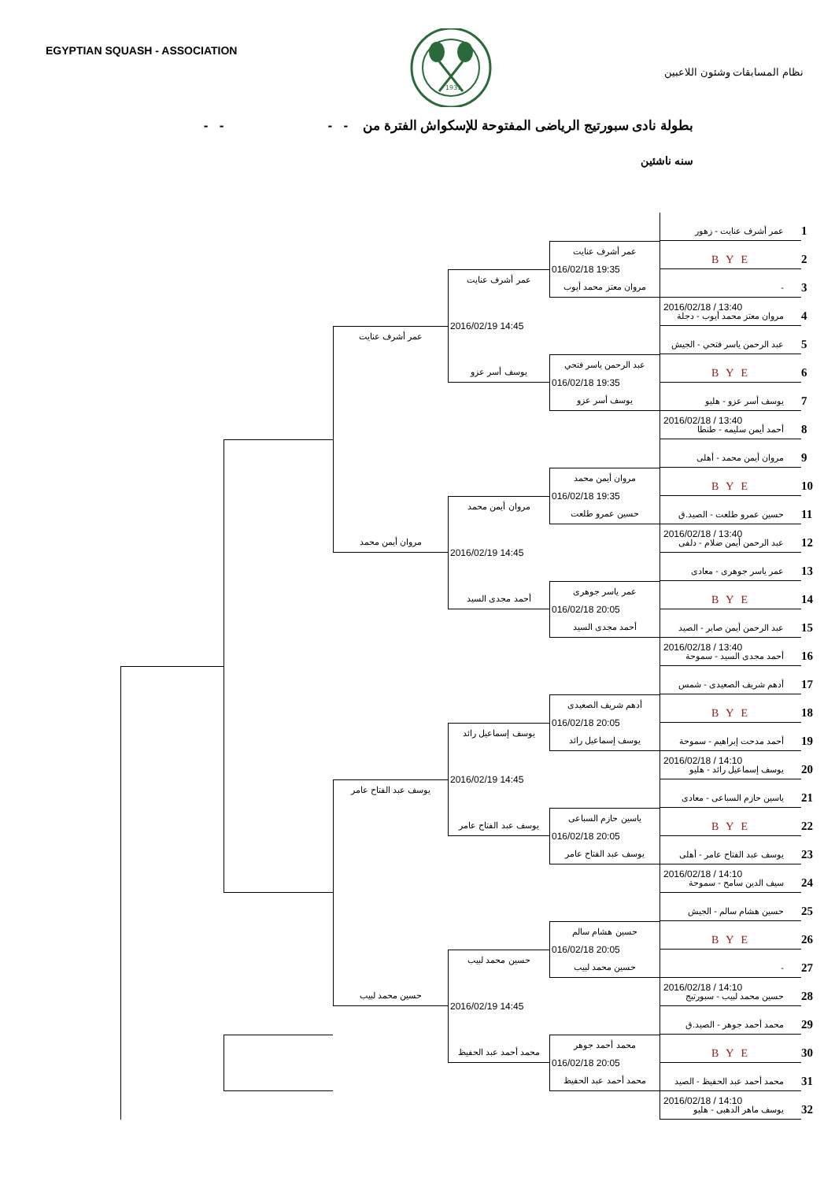EGYPTIAN SQUASH - ASSOCIATION
1931
نظام المسابقات وشئون اللاعبين
بطولة نادى سبورتيج الرياضى المفتوحة للإسكواش الفترة من - - - -
سنه ناشئين
عمر أشرف عنايت - زهور
1
B Y E
2
-
3
2016/02/18 / 13:40
مروان معتز محمد أيوب - دجلة
4
عبد الرحمن ياسر فتحي - الجيش
5
B Y E
6
يوسف أسر عزو - هليو
7
2016/02/18 / 13:40
أحمد أيمن سليمه - طنطا
8
مروان أيمن محمد - أهلى
9
B Y E
10
حسين عمرو طلعت - الصيد.ق
11
2016/02/18 / 13:40
عبد الرحمن أيمن ضلام - دلفى
12
عمر ياسر جوهرى - معادى
13
B Y E
14
عبد الرحمن أيمن صابر - الصيد
15
2016/02/18 / 13:40
أحمد مجدى السيد - سموحة
16
أدهم شريف الصعيدى - شمس
17
B Y E
18
أحمد مدحت إبراهيم - سموحة
19
2016/02/18 / 14:10
يوسف إسماعيل رائد - هليو
20
ياسين حازم السباعى - معادى
21
B Y E
22
يوسف عبد الفتاح عامر - أهلى
23
2016/02/18 / 14:10
سيف الدين سامح - سموحة
24
حسين هشام سالم - الجيش
25
B Y E
26
-
27
2016/02/18 / 14:10
حسين محمد لبيب - سبورتيج
28
محمد أحمد جوهر - الصيد.ق
29
B Y E
30
محمد أحمد عبد الحفيظ - الصيد
31
2016/02/18 / 14:10
يوسف ماهر الدهبى - هليو
32
عمر أشرف عنايت
016/02/18 19:35
مروان معتز محمد أيوب
عبد الرحمن ياسر فتحي
016/02/18 19:35
يوسف أسر عزو
مروان أيمن محمد
016/02/18 19:35
حسين عمرو طلعت
عمر ياسر جوهرى
016/02/18 20:05
أحمد مجدى السيد
أدهم شريف الصعيدى
016/02/18 20:05
يوسف إسماعيل رائد
ياسين حازم السباعى
016/02/18 20:05
يوسف عبد الفتاح عامر
حسين هشام سالم
016/02/18 20:05
حسين محمد لبيب
محمد أحمد جوهر
016/02/18 20:05
محمد أحمد عبد الحفيظ
عمر أشرف عنايت
2016/02/19 14:45
يوسف أسر عزو
مروان أيمن محمد
2016/02/19 14:45
أحمد مجدى السيد
يوسف إسماعيل رائد
2016/02/19 14:45
يوسف عبد الفتاح عامر
حسين محمد لبيب
2016/02/19 14:45
محمد أحمد عبد الحفيظ
عمر أشرف عنايت
مروان أيمن محمد
يوسف عبد الفتاح عامر
حسين محمد لبيب